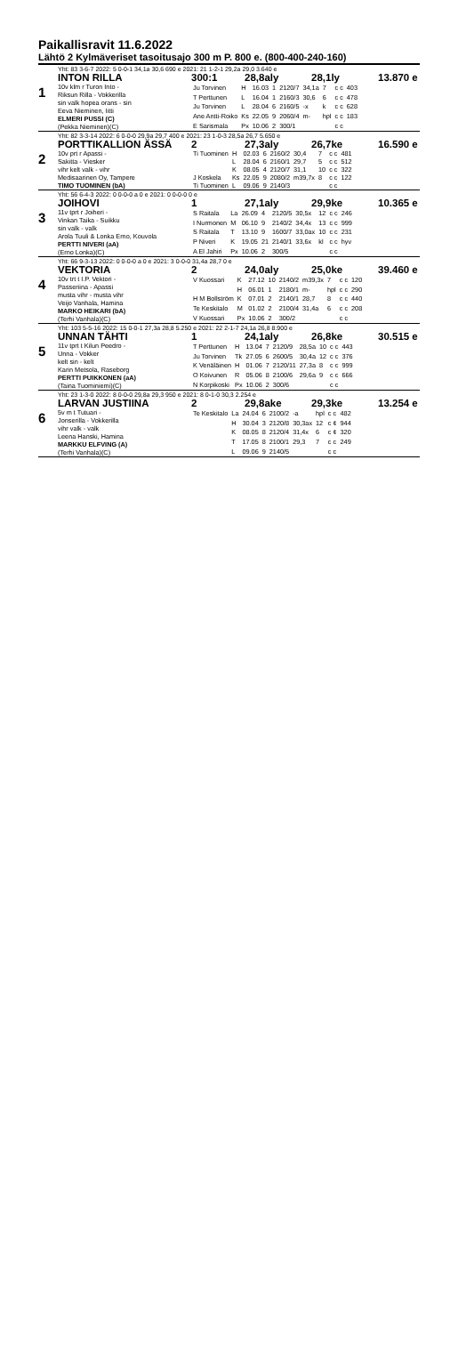Paikallisravit 11.6.2022
Lähtö 2 Kylmäveriset tasoitusajo 300 m P. 800 e. (800-400-240-160)
Yht: 83 3-6-7 2022: 5 0-0-1 34,1a 30,6 690 e 2021: 21 1-2-1 29,2a 29,0 3.640 e
INTON RILLA 300:1 28,8aly 28,1ly 13.870 e
1
10v klm r Turon Into -
Riksun Rilla - Vokkerilla
sin valk hopea orans - sin
Eeva Nieminen, Iitti
ELMERI PUSSI (C)
(Pekka Nieminen)(C)
| Ju Torvinen | H | 16.03 | 1 | 2120/7 | 34,1a | 7 | c c | 403 |
| T Perttunen | L | 16.04 | 1 | 2160/3 | 30,6 | 6 | c c | 478 |
| Ju Torvinen | L | 28.04 | 6 | 2160/5 | -x | k | c c | 628 |
| Ane Antti-Roiko | Ks | 22.05 | 9 | 2060/4 | m- | hpl | c c | 183 |
| E Sarismala | Px | 10.06 | 2 | 300/1 | | | c c | |
Yht: 82 3-3-14 2022: 6 0-0-0 29,9a 29,7 400 e 2021: 23 1-0-3 28,5a 26,7 5.650 e
PORTTIKALLION ÄSSÄ 2 27,3aly 26,7ke 16.590 e
2
10v prt r Apassi -
Sakitta - Viesker
vihr kelt valk - vihr
Medisaarinen Oy, Tampere
TIMO TUOMINEN (bA)
| Ti Tuominen | H | 02.03 | 6 | 2160/2 | 30,4 | 7 | c c | 481 |
| | L | 28.04 | 6 | 2160/1 | 29,7 | 5 | c c | 512 |
| | K | 08.05 | 4 | 2120/7 | 31,1 | 10 | c c | 322 |
| J Koskela | Ks | 22.05 | 9 | 2080/2 | m39,7x | 8 | c c | 122 |
| Ti Tuominen | L | 09.06 | 9 | 2140/3 | | | c c | |
Yht: 56 6-4-3 2022: 0 0-0-0 a 0 e 2021: 0 0-0-0 0 e
JOIHOVI 1 27,1aly 29,9ke 10.365 e
3
11v tprt r Joiheri -
Vinkan Taika - Suikku
sin valk - valk
Arola Tuuli & Lonka Erno, Kouvola
PERTTI NIVERI (aA)
(Erno Lonka)(C)
| S Raitala | La | 26.09 | 4 | 2120/5 | 30,5x | 12 | c c | 246 |
| I Nurmonen | M | 06.10 | 9 | 2140/2 | 34,4x | 13 | c c | 999 |
| S Raitala | T | 13.10 | 9 | 1600/7 | 33,0ax | 10 | c c | 231 |
| P Niveri | K | 19.05 | 21 | 2140/1 | 33,6x | kl | c c | hyv |
| A El Jahiri | Px | 10.06 | 2 | 300/5 | | | c c | |
Yht: 66 9-3-13 2022: 0 0-0-0 a 0 e 2021: 3 0-0-0 31,4a 28,7 0 e
VEKTORIA 2 24,0aly 25,0ke 39.460 e
4
10v trt t I.P. Vektori -
Passeriina - Apassi
musta vihr - musta vihr
Veijo Vanhala, Hamina
MARKO HEIKARI (bA)
(Terhi Vanhala)(C)
| V Kuossari | K | 27.12 | 10 | 2140/2 | m39,3x | 7 | c c | 120 |
| | H | 06.01 | 1 | 2180/1 | m- | hpl | c c | 290 |
| H M Bollström | K | 07.01 | 2 | 2140/1 | 28,7 | 8 | c c | 440 |
| Te Keskitalo | M | 01.02 | 2 | 2100/4 | 31,4a | 6 | c c | 208 |
| V Kuossari | Px | 10.06 | 2 | 300/2 | | | c c | |
Yht: 103 5-5-16 2022: 15 0-0-1 27,3a 28,8 5.250 e 2021: 22 2-1-7 24,1a 26,8 8.900 e
UNNAN TÄHTI 1 24,1aly 26,8ke 30.515 e
5
11v tprt t Kilun Peedro -
Unna - Vokker
kelt sin - kelt
Karin Metsola, Raseborg
PERTTI PUIKKONEN (aA)
(Taina Tuominiemi)(C)
| T Perttunen | H | 13.04 | 7 | 2120/9 | 28,5a | 10 | c c | 443 |
| Ju Torvinen | Tk | 27.05 | 6 | 2600/5 | 30,4a | 12 | c c | 376 |
| K Venäläinen | H | 01.06 | 7 | 2120/11 | 27,3a | 8 | c c | 999 |
| O Koivunen | R | 05.06 | 8 | 2100/6 | 29,6a | 9 | c c | 666 |
| N Korpikoski | Px | 10.06 | 2 | 300/6 | | | c c | |
Yht: 23 1-3-0 2022: 8 0-0-0 29,8a 29,3 950 e 2021: 8 0-1-0 30,3 2.254 e
LARVAN JUSTIINA 2 29,8ake 29,3ke 13.254 e
6
5v m t Tutuari -
Jonserilla - Vokkerilla
vihr valk - valk
Leena Hanski, Hamina
MARKKU ELFVING (A)
(Terhi Vanhala)(C)
| Te Keskitalo | La | 24.04 | 6 | 2100/2 | -a | hpl | c c | 482 |
| | H | 30.04 | 3 | 2120/8 | 30,3ax | 12 | c ¢ | 944 |
| | K | 08.05 | 8 | 2120/4 | 31,4x | 6 | c ¢ | 320 |
| | T | 17.05 | 8 | 2100/1 | 29,3 | 7 | c c | 249 |
| | L | 09.06 | 9 | 2140/5 | | | c c | |